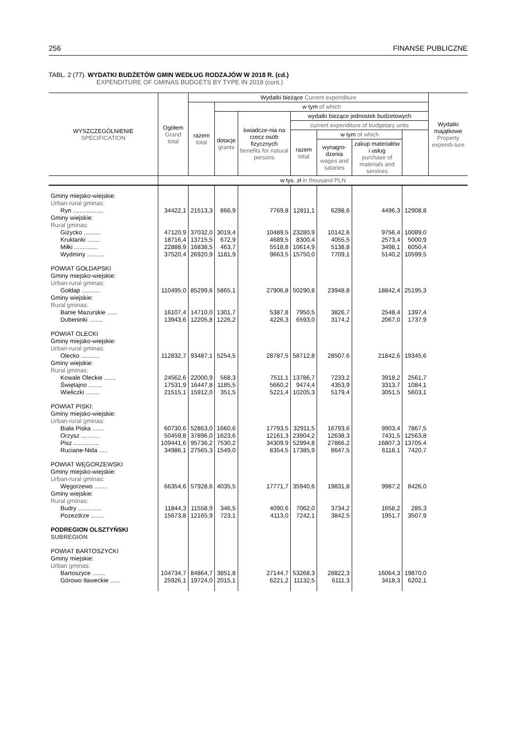256 FINANSE PUBLICZNE
TABL. 2 (77). WYDATKI BUDŻETÓW GMIN WEDŁUG RODZAJÓW W 2018 R. (cd.)
EXPENDITURE OF GMINAS BUDGETS BY TYPE IN 2018 (cont.)
| WYSZCZEGÓLNIENIE SPECIFICATION | Ogółem Grand total | Wydatki bieżące Current expenditure | | | | | | | Wydatki majątkowe Property expendi-ture |
| --- | --- | --- | --- | --- | --- | --- | --- | --- | --- |
| | | razem total | w tym of which | | | | | | |
| | | | dotacje grants | świadcze-nia na rzecz osób fizycznych benefits for natural persons | wydatki bieżące jednostek budżetowych | | | | |
| | | | | | current expenditure of budgetary units | | | | |
| | | | | | razem total | w tym of which | | | |
| | | | | | | wynagro-dzenia wages and salaries | zakup materiałów i usług purchase of materials and services | | |
| | w tys. zł in thousand PLN | | | | | | | | |
| Gminy miejsko-wiejskie: Urban-rural gminas: | | | | | | | | | |
| Ryn .................. | 34422,1 | 21513,3 | 866,9 | 7769,8 | 12811,1 | 6298,6 | 4496,3 | 12908,8 | |
| Gminy wiejskie: Rural gminas: | | | | | | | | | |
| Giżycko .......... | 47120,9 | 37032,0 | 3019,4 | 10489,5 | 23280,9 | 10142,6 | 9756,4 | 10089,0 | |
| Kruklanki ........ | 18716,4 | 13715,5 | 672,9 | 4689,5 | 8300,4 | 4055,5 | 2573,4 | 5000,9 | |
| Miłki .............. | 22888,9 | 16838,5 | 463,7 | 5518,8 | 10614,9 | 5138,8 | 3498,1 | 6050,4 | |
| Wydminy .......... | 37520,4 | 26920,9 | 1181,9 | 9663,5 | 15750,0 | 7709,1 | 5140,2 | 10599,5 | |
| POWIAT GOŁDAPSKI Gminy miejsko-wiejskie: Urban-rural gminas: | | | | | | | | | |
| Gołdap ........... | 110495,0 | 85299,6 | 5865,1 | 27906,8 | 50290,8 | 23948,8 | 18842,4 | 25195,3 | |
| Gminy wiejskie: Rural gminas: | | | | | | | | | |
| Banie Mazurskie ...... | 16107,4 | 14710,0 | 1301,7 | 5387,8 | 7950,5 | 3826,7 | 2548,4 | 1397,4 | |
| Dubeninki ........ | 13943,6 | 12205,8 | 1226,2 | 4226,3 | 6593,0 | 3174,2 | 2067,0 | 1737,9 | |
| POWIAT OLECKI Gminy miejsko-wiejskie: Urban-rural gminas: | | | | | | | | | |
| Olecko ........... | 112832,7 | 93487,1 | 5254,5 | 28787,5 | 58712,8 | 28507,6 | 21842,6 | 19345,6 | |
| Gminy wiejskie: Rural gminas: | | | | | | | | | |
| Kowale Oleckie ....... | 24562,6 | 22000,9 | 568,3 | 7511,1 | 13786,7 | 7233,2 | 3918,2 | 2561,7 | |
| Świętajno ........ | 17531,9 | 16447,8 | 1185,5 | 5660,2 | 9474,4 | 4353,9 | 3313,7 | 1084,1 | |
| Wieliczki ........ | 21515,1 | 15912,0 | 351,5 | 5221,4 | 10205,3 | 5179,4 | 3051,5 | 5603,1 | |
| POWIAT PISKI: Gminy miejsko-wiejskie: Urban-rural gminas: | | | | | | | | | |
| Biała Piska ....... | 60730,6 | 52863,0 | 1660,6 | 17793,5 | 32911,5 | 16793,6 | 9903,4 | 7867,5 | |
| Orzysz ........... | 50459,8 | 37896,0 | 1623,6 | 12161,3 | 23904,2 | 12638,3 | 7431,5 | 12563,8 | |
| Pisz ............... | 109441,6 | 95736,2 | 7530,2 | 34309,9 | 52994,8 | 27866,2 | 16807,3 | 13705,4 | |
| Ruciane-Nida ..... | 34986,1 | 27565,3 | 1549,0 | 8354,5 | 17385,9 | 8647,5 | 6118,1 | 7420,7 | |
| POWIAT WĘGORZEWSKI Gminy miejsko-wiejskie: Urban-rural gminas: | | | | | | | | | |
| Węgorzewo ........ | 66354,6 | 57928,6 | 4035,5 | 17771,7 | 35940,6 | 19831,8 | 9987,2 | 8426,0 | |
| Gminy wiejskie: Rural gminas: | | | | | | | | | |
| Budry .............. | 11844,3 | 11558,9 | 346,5 | 4090,6 | 7062,0 | 3734,2 | 1658,2 | 285,3 | |
| Pozezdrze ........ | 15673,8 | 12165,9 | 723,1 | 4113,0 | 7242,1 | 3842,5 | 1951,7 | 3507,9 | |
| PODREGION OLSZTYŃSKI SUBREGION | | | | | | | | | |
| POWIAT BARTOSZYCKI Gminy miejskie: Urban gminas: | | | | | | | | | |
| Bartoszyce ........ | 104734,7 | 84864,7 | 3851,8 | 27144,7 | 53268,3 | 28822,3 | 16064,3 | 19870,0 | |
| Górowo Iławeckie ...... | 25926,1 | 19724,0 | 2015,1 | 6221,2 | 11132,5 | 6111,3 | 3418,3 | 6202,1 | |